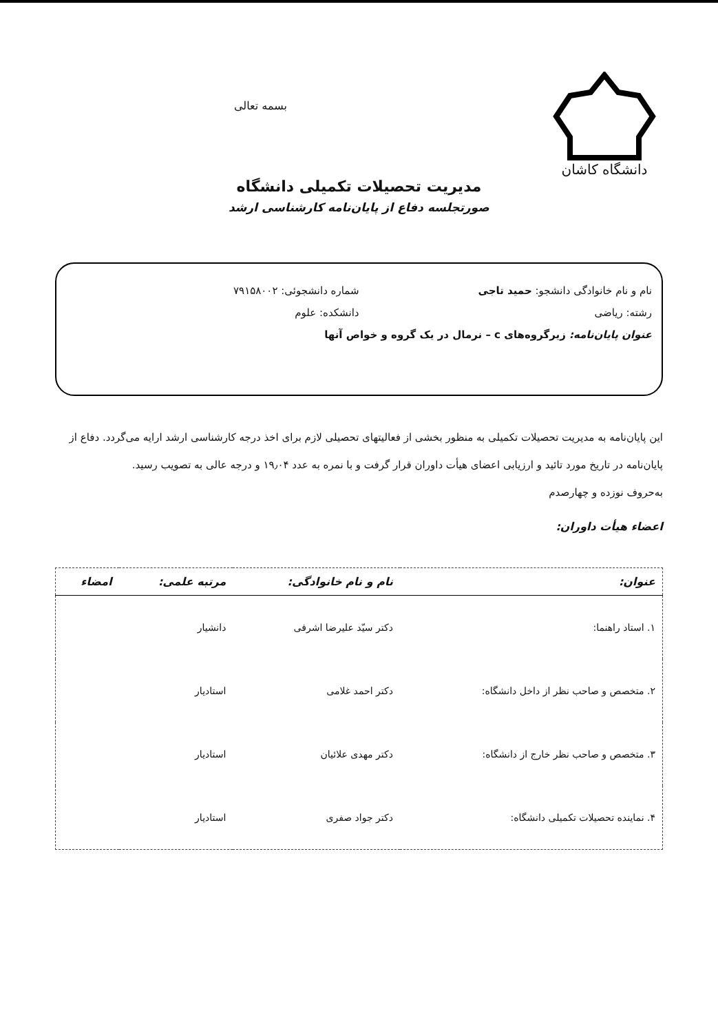دانشگاه کاشان
بسمه تعالی
مدیریت تحصیلات تکمیلی دانشگاه
صورتجلسه دفاع از پایان‌نامه کارشناسی ارشد
نام و نام خانوادگی دانشجو: حمید تاجی
شماره دانشجوئی: ۷۹۱۵۸۰۰۲
رشته: ریاضی دانشکده: علوم
عنوان پایان‌نامه: زیرگروه‌های c – نرمال در یک گروه و خواص آنها
این پایان‌نامه به مدیریت تحصیلات تکمیلی به منظور بخشی از فعالیتهای تحصیلی لازم برای اخذ درجه کارشناسی ارشد ارایه می‌گردد. دفاع از پایان‌نامه در تاریخ مورد تائید و ارزیابی اعضای هیأت داوران قرار گرفت و با نمره به عدد ۱۹٫۰۴ و درجه عالی به تصویب رسید.
به‌حروف نوزده و چهارصدم
اعضاء هیأت داوران:
| عنوان: | نام و نام خانوادگی: | مرتبه علمی: | امضاء |
| --- | --- | --- | --- |
| ۱. استاد راهنما: | دکتر سیّد علیرضا اشرفی | دانشیار | |
| ۲. متخصص و صاحب نظر از داخل دانشگاه: | دکتر احمد غلامی | استادیار | |
| ۳. متخصص و صاحب نظر خارج از دانشگاه: | دکتر مهدی علائیان | استادیار | |
| ۴. نماینده تحصیلات تکمیلی دانشگاه: | دکتر جواد صفری | استادیار | |